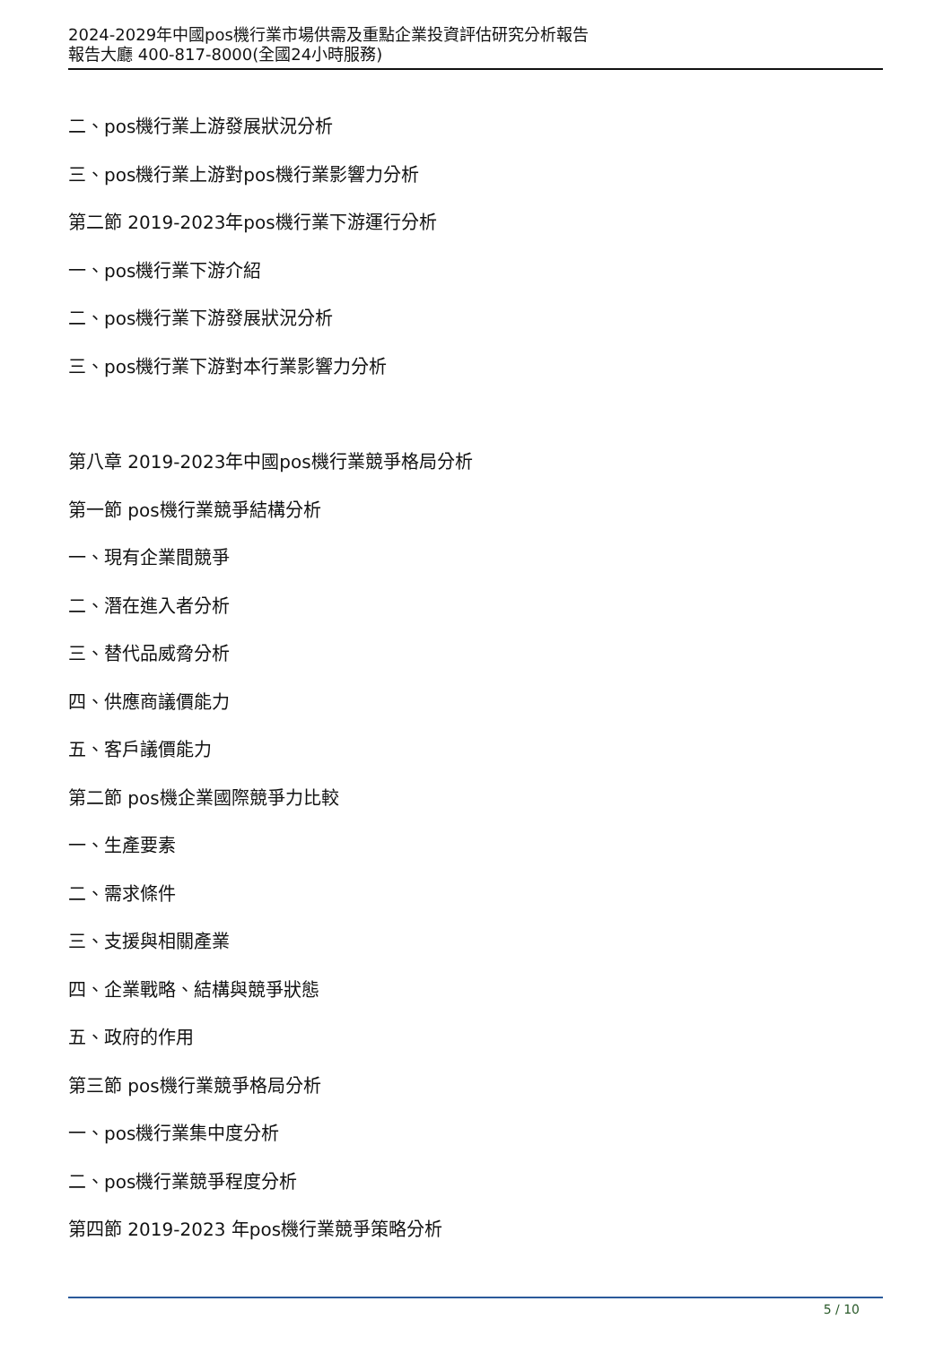2024-2029年中國pos機行業市場供需及重點企業投資評估研究分析報告
報告大廳 400-817-8000(全國24小時服務)
二、pos機行業上游發展狀況分析
三、pos機行業上游對pos機行業影響力分析
第二節 2019-2023年pos機行業下游運行分析
一、pos機行業下游介紹
二、pos機行業下游發展狀況分析
三、pos機行業下游對本行業影響力分析
第八章 2019-2023年中國pos機行業競爭格局分析
第一節 pos機行業競爭結構分析
一、現有企業間競爭
二、潛在進入者分析
三、替代品威脅分析
四、供應商議價能力
五、客戶議價能力
第二節 pos機企業國際競爭力比較
一、生產要素
二、需求條件
三、支援與相關產業
四、企業戰略、結構與競爭狀態
五、政府的作用
第三節 pos機行業競爭格局分析
一、pos機行業集中度分析
二、pos機行業競爭程度分析
第四節 2019-2023 年pos機行業競爭策略分析
5 / 10